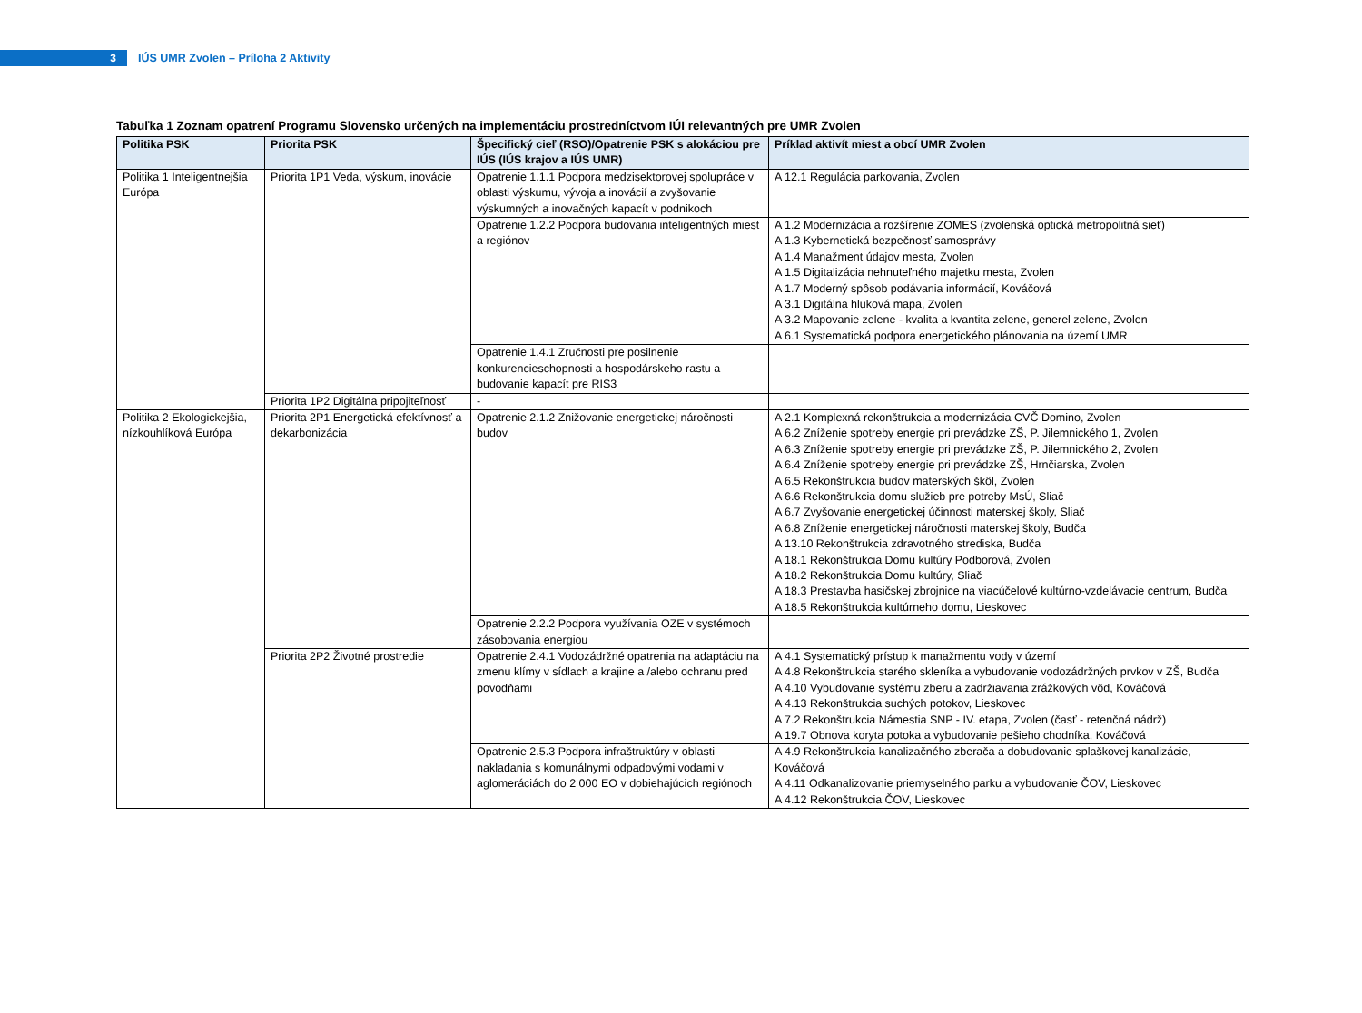3
IÚS UMR Zvolen – Príloha 2 Aktivity
Tabuľka 1 Zoznam opatrení Programu Slovensko určených na implementáciu prostredníctvom IÚI relevantných pre UMR Zvolen
| Politika PSK | Priorita PSK | Špecifický cieľ (RSO)/Opatrenie PSK s alokáciou pre IÚS (IÚS krajov a IÚS UMR) | Príklad aktivít miest a obcí UMR Zvolen |
| --- | --- | --- | --- |
| Politika 1 Inteligentnejšia Európa | Priorita 1P1 Veda, výskum, inovácie | Opatrenie 1.1.1 Podpora medzisektorovej spolupráce v oblasti výskumu, vývoja a inovácií a zvyšovanie výskumných a inovačných kapacít v podnikoch | A 12.1 Regulácia parkovania, Zvolen |
| | | Opatrenie 1.2.2 Podpora budovania inteligentných miest a regiónov | A 1.2 Modernizácia a rozšírenie ZOMES (zvolenská optická metropolitná sieť) A 1.3 Kybernetická bezpečnosť samosprávy A 1.4 Manažment údajov mesta, Zvolen A 1.5 Digitalizácia nehnuteľného majetku mesta, Zvolen A 1.7 Moderný spôsob podávania informácií, Kováčová A 3.1 Digitálna hluková mapa, Zvolen A 3.2 Mapovanie zelene - kvalita a kvantita zelene, generel zelene, Zvolen A 6.1 Systematická podpora energetického plánovania na území UMR |
| | | Opatrenie 1.4.1 Zručnosti pre posilnenie konkurencieschopnosti a hospodárskeho rastu a budovanie kapacít pre RIS3 | |
| | Priorita 1P2 Digitálna pripojiteľnosť | - | |
| Politika 2 Ekologickejšia, nízkouhlíková Európa | Priorita 2P1 Energetická efektívnosť a dekarbonizácia | Opatrenie 2.1.2 Znižovanie energetickej náročnosti budov | A 2.1 Komplexná rekonštrukcia a modernizácia CVČ Domino, Zvolen A 6.2 Zníženie spotreby energie pri prevádzke ZŠ, P. Jilemnického 1, Zvolen A 6.3 Zníženie spotreby energie pri prevádzke ZŠ, P. Jilemnického 2, Zvolen A 6.4 Zníženie spotreby energie pri prevádzke ZŠ, Hrnčiarska, Zvolen A 6.5 Rekonštrukcia budov materských škôl, Zvolen A 6.6 Rekonštrukcia domu služieb pre potreby MsÚ, Sliač A 6.7 Zvyšovanie energetickej účinnosti materskej školy, Sliač A 6.8 Zníženie energetickej náročnosti materskej školy, Budča A 13.10 Rekonštrukcia zdravotného strediska, Budča A 18.1 Rekonštrukcia Domu kultúry Podborová, Zvolen A 18.2 Rekonštrukcia Domu kultúry, Sliač A 18.3 Prestavba hasičskej zbrojnice na viacúčelové kultúrno-vzdelávacie centrum, Budča A 18.5 Rekonštrukcia kultúrneho domu, Lieskovec |
| | | Opatrenie 2.2.2 Podpora využívania OZE v systémoch zásobovania energiou | |
| | Priorita 2P2 Životné prostredie | Opatrenie 2.4.1 Vodozádržné opatrenia na adaptáciu na zmenu klímy v sídlach a krajine a /alebo ochranu pred povodňami | A 4.1 Systematický prístup k manažmentu vody v území A 4.8 Rekonštrukcia starého skleníka a vybudovanie vodozádržných prvkov v ZŠ, Budča A 4.10 Vybudovanie systému zberu a zadržiavania zrážkových vôd, Kováčová A 4.13 Rekonštrukcia suchých potokov, Lieskovec A 7.2 Rekonštrukcia Námestia SNP - IV. etapa, Zvolen (časť - retenčná nádrž) A 19.7 Obnova koryta potoka a vybudovanie pešieho chodníka, Kováčová |
| | | Opatrenie 2.5.3 Podpora infraštruktúry v oblasti nakladania s komunálnymi odpadovými vodami v aglomeráciách do 2 000 EO v dobiehajúcich regiónoch | A 4.9 Rekonštrukcia kanalizačného zberača a dobudovanie splaškovej kanalizácie, Kováčová A 4.11 Odkanalizovanie priemyselného parku a vybudovanie ČOV, Lieskovec A 4.12 Rekonštrukcia ČOV, Lieskovec |